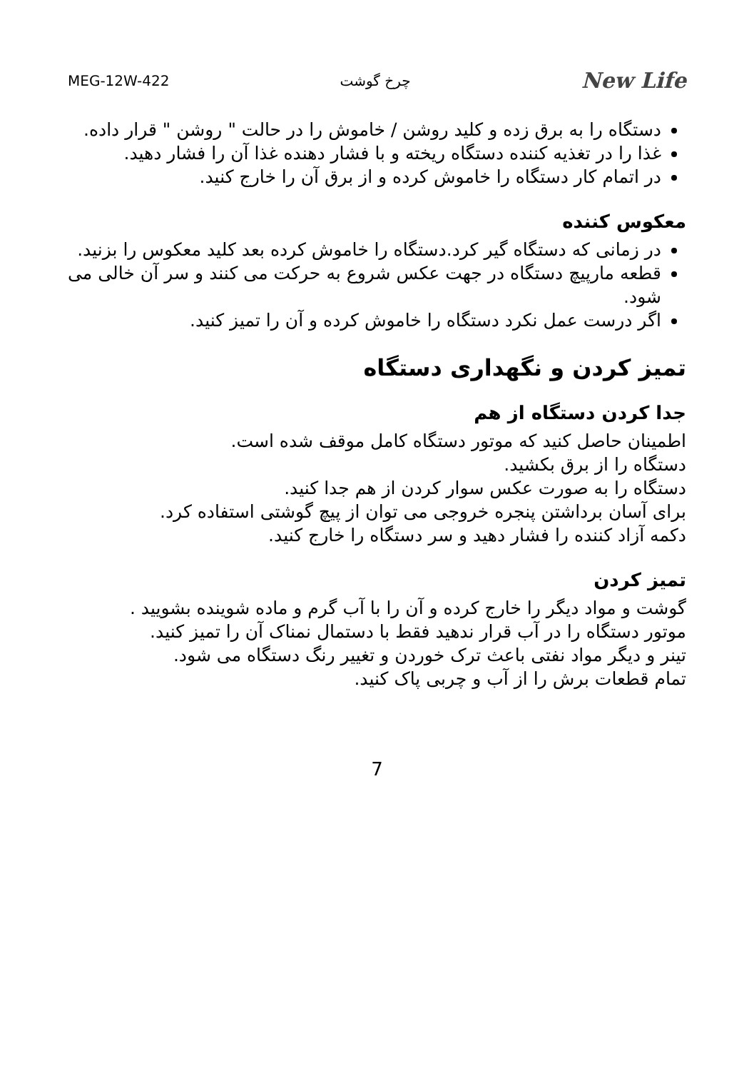MEG-12W-422 چرخ گوشت New Life
دستگاه را به برق زده و کلید روشن / خاموش را در حالت " روشن " قرار داده.
غذا را در تغذیه کننده دستگاه ریخته و با فشار دهنده غذا آن را فشار دهید.
در اتمام کار دستگاه را خاموش کرده و از برق آن را خارج کنید.
معکوس کننده
در زمانی که دستگاه گیر کرد.دستگاه را خاموش کرده بعد کلید معکوس را بزنید.
قطعه مارپیچ دستگاه در جهت عکس شروع به حرکت می کنند و سر آن خالی می شود.
اگر درست عمل نکرد دستگاه را خاموش کرده و آن را تمیز کنید.
تمیز کردن و نگهداری دستگاه
جدا کردن دستگاه از هم
اطمینان حاصل کنید که موتور دستگاه کامل موقف شده است.
دستگاه را از برق بکشید.
دستگاه را به صورت عکس سوار کردن از هم جدا کنید.
برای آسان برداشتن پنجره خروجی می توان از پیچ گوشتی استفاده کرد.
دکمه آزاد کننده را فشار دهید و سر دستگاه را خارج کنید.
تمیز کردن
گوشت و مواد دیگر را خارج کرده و آن را با آب گرم و ماده شوینده بشویید .
موتور دستگاه را در آب قرار ندهید فقط با دستمال نمناک آن را تمیز کنید.
تینر و دیگر مواد نفتی باعث ترک خوردن و تغییر رنگ دستگاه می شود.
تمام قطعات برش را از آب و چربی پاک کنید.
7